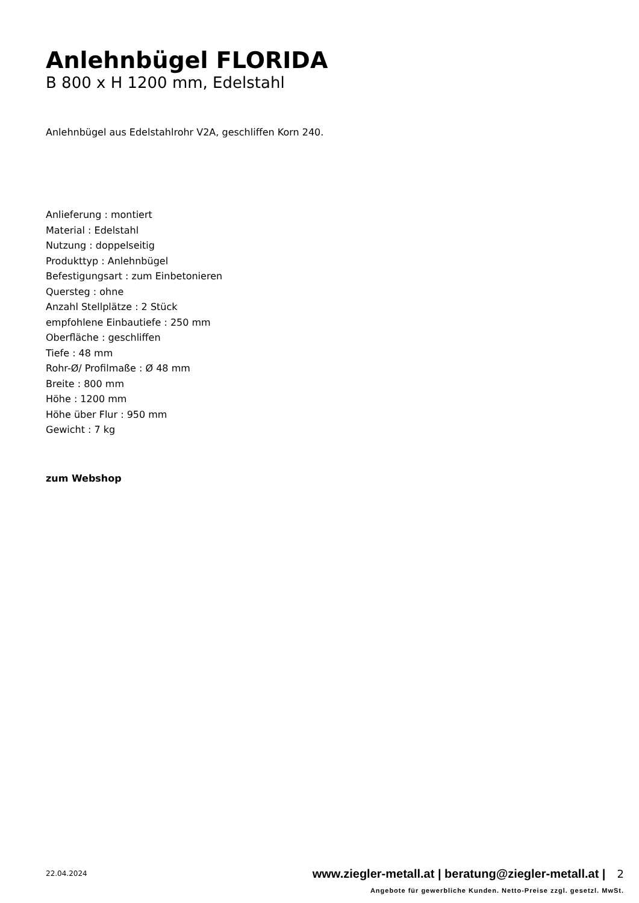Anlehnbügel FLORIDA
B 800 x H 1200 mm, Edelstahl
Anlehnbügel aus Edelstahlrohr V2A, geschliffen Korn 240.
Anlieferung : montiert
Material : Edelstahl
Nutzung : doppelseitig
Produkttyp : Anlehnbügel
Befestigungsart : zum Einbetonieren
Quersteg : ohne
Anzahl Stellplätze : 2 Stück
empfohlene Einbautiefe : 250 mm
Oberfläche : geschliffen
Tiefe : 48 mm
Rohr-Ø/ Profilmaße : Ø 48 mm
Breite : 800 mm
Höhe : 1200 mm
Höhe über Flur : 950 mm
Gewicht : 7 kg
zum Webshop
22.04.2024
www.ziegler-metall.at | beratung@ziegler-metall.at | 2
Angebote für gewerbliche Kunden. Netto-Preise zzgl. gesetzl. MwSt.